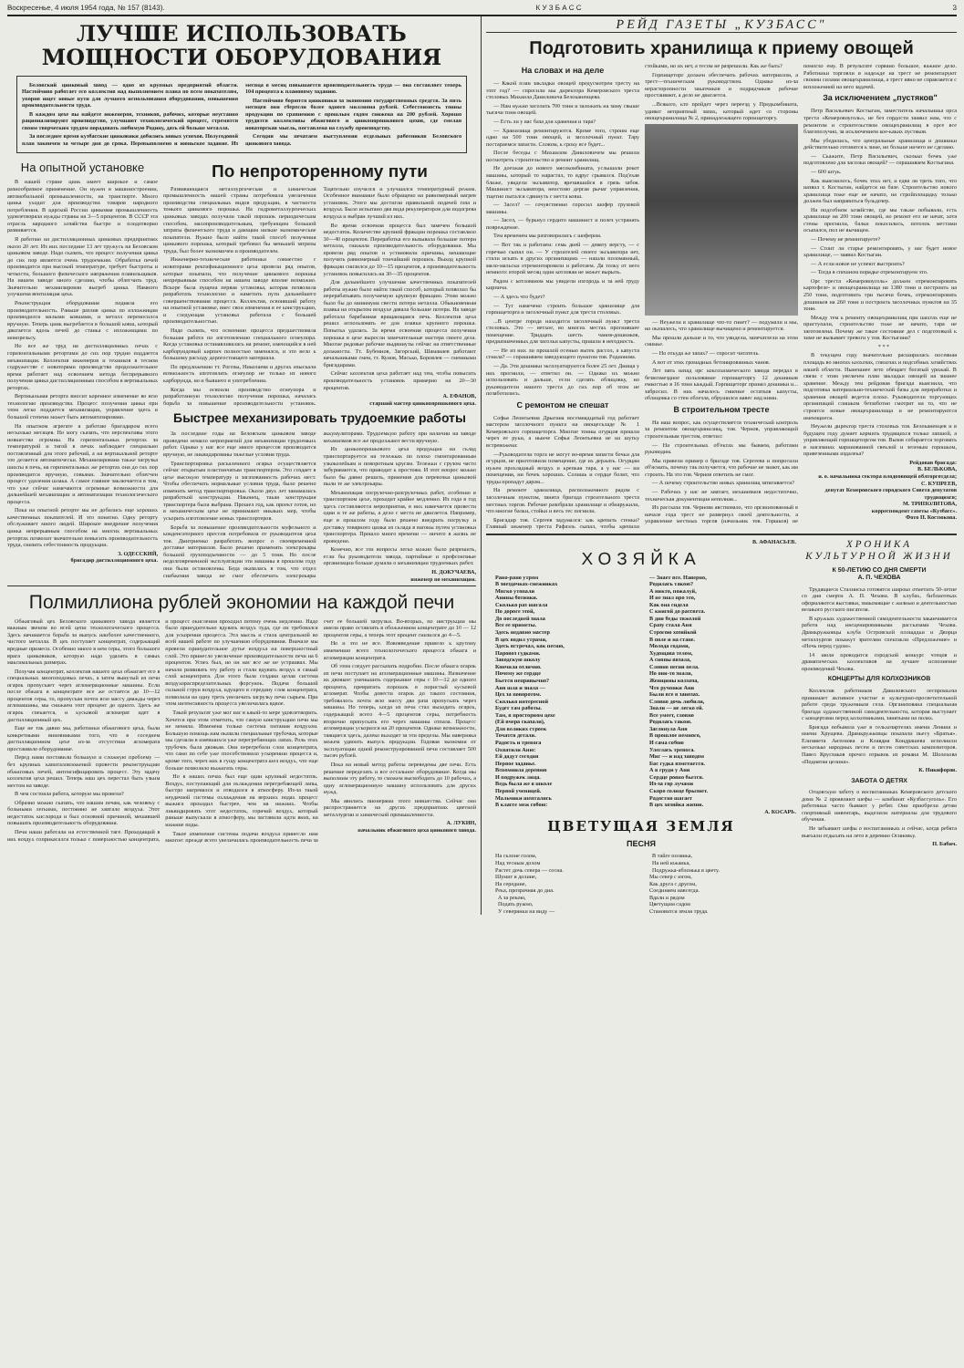Воскресенье, 4 июля 1954 года, № 157 (8143). К У З Б А С С 3
ЛУЧШЕ ИСПОЛЬЗОВАТЬ МОЩНОСТИ ОБОРУДОВАНИЯ
Беловский цинковый завод — одно из крупных предприятий области. Настойчиво работает его коллектив над выполнением плана по всем показателям, упорно ищет новые пути для лучшего использования оборудования, повышения производительности труда.
В каждом цехе вы найдете инженеров, техников, рабочих, которые неустанно рационализируют производство, улучшают технологический процесс, стремятся своим творческим трудом порадовать любимую Родину, дать ей больше металла.
За последнее время кузбасские цинковики добились новых успехов. Полугодовой план закончен за четыре дня до срока. Перевыполнено и июньское задание. Из месяца в месяц повышается производительность труда — она составляет теперь 104 процента к плановому заданию.
Настойчиво борются цинковики за экономию государственных средств. За пять месяцев они сберегли более одного миллиона рублей. Себестоимость тонны продукции по сравнению с прошлым годом снижена на 200 рублей. Хорошо трудятся коллективы обжигового и цинкопорошкового цехов, где смелая новаторская мысль, поставлена на службу производству.
Сегодня мы печатаем выступления отдельных работников Беловского цинкового завода.
На опытной установке
В нашей стране цинк имеет широкое и самое разнообразное применение. Он нужен в машиностроении, автомобильной промышленности, на транспорте. Много цинка уходит для производства товаров народного потребления. В царской России цинковая промышленность удовлетворяла нужды страны на 3—5 процентов. В СССР эта отрасль народного хозяйства быстро и плодотворно развивается.
Я работаю на дистилляционных цинковых предприятиях около 20 лет. Из них последние 13 лет тружусь на Беловском цинковом заводе. Надо сказать, что процесс получения цинка до сих пор является очень трудоемким. Обработка печей производится при высокой температуре, требует быстроты и четкости, большого физического напряжения плавильщиков. На нашем заводе много сделано, чтобы облегчить труд. Значительно механизирован выгреб цинка. Намного улучшена вентиляция цеха.
Реконструкция оборудования подняла его производительность. Раньше разлив цинка по изложницам производился малыми ковшами, и металл переносился вручную. Теперь цинк выгребается в большой ковш, который двигается вдоль печей до станка с изложницами по монорельсу.
Но все же труд на дистилляционных печах с горизонтальными ретортами до сих пор трудно поддается механизации. Коллектив инженеров и техников в тесном содружестве с новаторами производства продолжительное время работает над освоением метода беспрерывного получения цинка дистилляционным способом в вертикальных ретортах.
Вертикальная реторта вносит коренное изменение во всю технологию производства. Процесс получения цинка при этом легко поддается механизации, управление здесь в большой степени может быть автоматизировано.
На опытном агрегате я работаю бригадиром всего несколько месяцев. Но могу сказать, что перспективы этого новшества огромны. На горизонтальных ретортах за температурой и тягой в печах наблюдает специально поставленный для этого рабочий, а на вертикальной реторте это делается автоматически. Механизирована также загрузка шихты в печь, на горизонтальных же ретортах она до сих пор производится вручную, совками. Значительно облегчен процесс удаления шлака. А самое главное заключается в том, что уже сейчас намечаются огромные возможности для дальнейшей механизации и автоматизации технологического процесса.
Пока на опытной реторте мы не добились еще хороших качественных показателей. И это понятно. Одну реторту обслуживает много людей. Широкое внедрение получения цинка непрерывным способом на многих вертикальных ретортах позволит значительно повысить производительность труда, снизить себестоимость продукции.
З. ОДЕССКИЙ,
бригадир дистилляционного цеха.
По непроторенному пути
Развивающаяся металлургическая и химическая промышленность нашей страны потребовала увеличения производства специальных видов продукции, в частности тонкого цинкового порошка. На гидрометаллургических цинковых заводах получали такой порошок периодическим способом, малопроизводительным, требующим большой затраты физического труда и дающим низкие экономические показатели. Нужно было найти такой способ получения цинкового порошка, который требовал бы меньшей затраты труда, был более экономичен и производителен.
Инженерно-технические работники совместно с новаторами ректификационного цеха провели ряд опытов, которые показали, что получение цинкового порошка непрерывным способом на нашем заводе вполне возможно. Вскоре была пущена первая установка, которая позволила разработать технологию и наметить пути дальнейшего совершенствования процесса. Коллектив, освоивший работу на опытной установке, внес свои изменения в ее конструкцию, и следующая установка работала с большей производительностью.
Надо сказать, что освоению процесса предшествовала большая работа по изготовлению специального огнеупора. Когда установка останавливалась на ремонт, имеющийся в ней карборундовый кирпич полностью заменялся, и это вело к большому расходу дорогостоящего материала.
По предложению тт. Рогозы, Николаева и других изыскали возможность изготовлять огнеупор не только из нового карборунда, но и бывшего в употреблении.
Когда мы освоили производство огнеупора и разработанную технологию получения порошка, началась борьба за повышение производительности установок. Тщательно изучался и улучшался температурный режим. Особенное внимание было обращено на равномерный нагрев установок. Этого мы достигли правильной подачей газа и воздуха. Было испытано два вида рекуператоров для подогрева воздуха и выбран лучший из них.
Во время освоения процесса был замечен большой недостаток. Количество крупной фракции порошка составляло 30—40 процентов. Переработка его вызывала большие потери металла, снижала производительность оборудования. Мы провели ряд опытов и установили причины, мешающие получать равномерный тончайший порошок. Выход крупной фракции снизился до 10—15 процентов, а производительность установок повысилась на 30—35 процентов.
Для дальнейшего улучшения качественных показателей работы нужно было найти такой способ, который позволил бы перерабатывать получаемую крупную фракцию. Этим можно было бы до минимума свести потери металла. Обыкновенная плавка на открытом воздухе давала большие потери. На заводе работала барабанная вращающаяся печь. Коллектив цеха решил использовать ее для плавки крупного порошка. Попытка удалась. За время освоения процесса получения порошка в цехе выросли замечательные мастера своего дела. Многие рядовые рабочие выдвинуты сейчас на ответственные должности. Тт. Бубеннов, Загорский, Шаманаев работают начальниками смен, тт. Кунов, Масько, Боровлев — сменными бригадирами.
Сейчас коллектив цеха работает над тем, чтобы повысить производительность установок примерно на 20—30 процентов.
А. ЕФАНОВ,
старший мастер цинкопорошкового цеха.
Быстрее механизировать трудоемкие работы
За последние годы на Беловском цинковом заводе проведено немало мероприятий для механизации трудоемких работ. Однако у нас все еще много процессов производится вручную, не ликвидированы тяжелые условия труда.
Транспортировка раскаленного огарка осуществляется сейчас открытым пластинчатым транспортером. Это создает в цехе высокую температуру и загазованность рабочих мест. Чтобы обеспечить нормальные условия труда, было решено изменить метод транспортировки. Около двух лет занимались разработкой конструкции. Наконец, такая конструкция транспортера была выбрана. Прошел год, как проект готов, но в механическом цехе не принимают никаких мер, чтобы ускорить изготовление новых транспортеров.
Борьба за повышение производительности муфельного и конденсаторного прессов потребовала от руководителя цеха тов. Дмитриенко разработать вопрос о своевременной доставке материалов. Было решено применять электрокары большой грузоподъемности — до 5 тонн. Но после недолговременной эксплуатации эти машины в прошлом году они были остановлены. Беда оказалась в том, что отдел снабжения завода не смог обеспечить электрокары аккумуляторами. Трудоемкую работу при наличии на заводе механизмов все же продолжают вести вручную.
Из цинкопорошкового цеха продукция на склад транспортируется на тележках по плохо смонтированным узкоколейкам и поворотным кругам. Тележки с грузом часто забуриваются, что приводит к простоям. И этот вопрос можно было бы давно решить, применив для перевозки цинковой пыли те же электрокары.
Механизация погрузочно-разгрузочных работ, особенно в транспортном цехе, проходит крайне медленно. Из года в год здесь составляются мероприятия, в них намечается провести одни и те же работы, а дело с места не двигается. Например, еще в прошлом году было решено внедрить погрузку и доставку товарного цинка из склада в вагоны путем установки транспортера. Прошло много времени — ничего в жизнь не проведено.
Конечно, все эти вопросы легко можно было разрешить, если бы руководители завода, партийные и профсоюзные организации больше думали о механизации трудоемких работ.
Н. ДОКУЧАЕВА,
инженер по механизации.
Полмиллиона рублей экономии на каждой печи
Обжиговый цех Беловского цинкового завода является важным звеном во всей цепи технологического процесса. Здесь начинается борьба за выпуск наиболее качественного, чистого металла. В цех поступает концентрат, содержащий вредные примеси. Особенно много в нем серы, этого большого врага цинковиков, которую надо удалять в самых максимальных размерах.
Получая концентрат, коллектив нашего цеха обжигает его в специальных многоподовых печах, а затем вынутый из печи огарок пропускает через агломерационные машины. Если после обжига в концентрате все же остается до 10—12 процентов серы, то, пропуская почти всю массу дважды через агломашины, мы снижаем этот процент до одного. Здесь же огарок спекается, и кусковой агломерат идет в дистилляционный цех.
Еще не так давно мы, работники обжигового цеха, были конкретными виновниками того, что в соседнем дистилляционном цехе из-за отсутствия агломерата простаивало оборудование.
Перед нами поставили большую и сложную проблему — без крупных капиталовложений провести реконструкцию обжиговых печей, интенсифицировать процесс. Эту задачу коллектив цеха решил. Теперь наш цех перестал быть узким местом на заводе.
В чем состояла работа, которую мы провели?
Образно можно сказать, что нашим печам, как человеку с больными легкими, постоянно не хватало воздуха. Этот недостаток кислорода и был основной причиной, мешавшей повышать производительность оборудования.
Печи наши работали на естественной тяге. Проходящий в них воздух соприкасался только с поверхностью концентрата, и процесс окисления проходил потому очень медленно. Надо было принудительно вдувать воздух туда, где он требовался для ускорения процесса. Эта мысль и стала центральной во всей нашей работе по улучшению оборудования. Вначале мы провели принудительное дутье воздуха на поверхностный слой. Это принесло увеличение производительности печи на 6 процентов. Успех был, но он нас все же не устраивал. Мы начали развивать эту работу и стали вдувать воздух в самый слой концентрата. Для этого была создана целая система воздухораспределительных форсунок. Подача большой сильной струи воздуха, идущего в середину слоя концентрата, позволила на одну треть увеличить загрузку печи сырьем. При этом интенсивность процесса увеличилась вдвое.
Такой результат уже мог нас в какой-то мере удовлетворить. Хочется при этом отметить, что самую конструкцию печи мы не меняли. Изменена только система питания воздухом. Большую помощь нам оказали специальные трубочки, которые мы сделали в имевшихся уже перегребающих лапах. Роль этих трубочек была двоякая. Они перегребали слои концентрата, что само по себе уже способствовало ускорению процесса и, кроме того, через них в гущу концентрата шел воздух, что еще больше позволяло выжигать серы.
Но в наших печах был еще один крупный недостаток. Воздух, поступающий для охлаждения перегребающей лапы, быстро нагревался и отводился в атмосферу. Из-за такой неудачной системы охлаждения на верхних подах процесс выжига проходил быстрее, чем на нижних. Чтобы ликвидировать этот недостаток, горячий воздух, который раньше выпускали в атмосферу, мы заставили идти вниз, на нижние поды.
Такое изменение системы подачи воздуха принесло нам многое: прежде всего увеличилась производительность печи за счет ее большей загрузки. Во-вторых, по инструкции мы имели право оставлять в обожженном концентрате до 10 — 12 процентов серы, а теперь этот процент снизился до 4—5.
Но и это не все. Нововведение привело к крутому изменению всего технологического процесса обжига и агломерации концентрата.
Об этом следует рассказать подробно. После обжига огарок из печи поступает на агломерационные машины. Назначение их двоякое: уменьшить содержание серы с 10—12 до одного процента, превратить порошок в пористый кусковой агломерат. Чтобы довести огарок до такого состояния, требовалось почти всю массу два раза пропускать через машины. Но теперь, когда из печи стал выходить огарок, содержащий всего 4—5 процентов серы, потребность вторично пропускать его через машины отпала. Процесс агломерации ускорился на 20 процентов. Однако возможности, таящиеся здесь, далеко выходят за эти пределы. Мы наверняка можем удвоить выпуск продукции. Годовая экономия от эксплуатации одной реконструированной печи составляет 500 тысяч рублей.
Пока на новый метод работы переведены две печи. Есть решение переделать и все остальное оборудование. Когда мы выполним эту работу, то сможем высвободить до 10 рабочих, а одну агломерационную машину использовать для других нужд.
Мы явились пионерами этого новшества. Сейчас оно распространяется на других предприятиях цветной металлургии и химической промышленности.
А. ЛУКИН,
начальник обжигового цеха цинкового завода.
РЕЙД ГАЗЕТЫ „КУЗБАСС"
Подготовить хранилища к приему овощей
На словах и на деле
— Какой план закладки овощей предусмотрен тресту на этот год? — спросили мы директора Кемеровского треста столовых Михаила Даниловича Белоканенцева.
— Нам нужно засолить 700 тонн и заложить на зиму свыше тысячи тонн овощей.
— Есть ли у вас база для хранения и тара?
— Хранилища ремонтируются. Кроме того, строим еще одно на 500 тонн овощей, и засолочный пункт. Тару постараемся запасти. Словом, к сроку все будет...
После беседы с Михаилом Даниловичем мы решили посмотреть строительство и ремонт хранилищ.
Не доезжая до нового мясокомбината, услышали рокот машины, который то нарастал, то вдруг срывался. Под'ехав ближе, увидели экскаватор, врезавшийся в грязь забоя. Машинист экскаватора, неистово дергая рычаг управления, тщетно пытался сдвинуть с места ковш.
— Засел? — сочувственно спросил шофер грузовой машины.
— Засел, — буркнул сердито машинист и полез устранять повреждение.
Тем временем мы разговорились с шофером.
— Вот так и работаем: семь дней — девяту версту, — с горечью сказал он. — У строителей своего экскаватора нет, стали искать в других организациях — нашли поломанный, мало-мальски отремонтировали и работаем. Да толку от него немного: второй месяц один котлован не может вырыть.
Рядом с котлованом мы увидели изгородь и за ней груду кирпича.
— А здесь что будет?
— Тут намечено строить большое хранилище для горпищеторга и засолочный пункт для треста столовых.
...В центре города находится засолочный пункт треста столовых. Это — ветхое, во многих местах прогнившее помещение. Тридцать шесть чанов-дошников, предназначенных для засолки капусты, пришли в негодность.
— Не из них ли прошлой осенью вытек рассол, а капуста сгнила? — спрашиваем заведующего пунктом тов. Родионова.
— Да. Эти дошники эксплуатируются более 25 лет. Днища у них прогнили, — ответил он. — Однако их можно использовать и дальше, если сделать облицовку, но руководители нашего треста до сих пор об этом не позаботились.
С ремонтом не спешат
Софья Леонтьевна Дрыгина восемнадцатый год работает мастером засолочного пункта на овощескладе № 1 Кемеровского горпищеторга. Многие тонны огурцов прошли через ее руки, а нынче Софья Леонтьевна не на шутку встревожена:
—Руководители торга не могут во-время запасти бочки для огурцов, не приготовили помещение, где их держать. Огурцам нужен прохладный воздух и крепкая тара, а у нас — ни помещения, ни бочек хороших. Солишь и сердце болит, что труды пропадут даром...
На ремонте хранилища, расположенного рядом с засолочным пунктом, занята бригада строительного треста местных торгов. Рабочие разобрали хранилище и обнаружили, что многие балки, стойки и весь тес погнили.
Бригадир тов. Сергеев задумался: как крепить стенки? Главный инженер треста Рафаэль сказал, чтобы крепили стойками, но их нет, а тесом не разрешили. Как же быть?
Горпищеторг должен обеспечить рабочих материалом, а трест—техническим руководством. Однако из-за нерасторопности заказчиков и подрядчиков рабочие простаивают, а дело не двигается.
...Всякого, кто пройдет через переезд у Предкомбината, удивит неприятный запах, который идет со стороны овощехранилища № 2, принадлежащего горпищеторгу.
— Неужели в хранилище что-то гниет? — подумали и мы, но оказалось, что хранилище вычищено и ремонтируется.
Мы прошли дальше и то, что увидели, запечатлели на этом снимке.
— Но откуда же запах? — спросит читатель.
А вот от этих громадных бетонированных чанов.
Лет пять назад орс коксохимического завода передал в безвозмездное пользование горпищеторгу 12 дошников емкостью в 16 тонн каждый. Горпищеторг принял дошники и... забросил. В них началось гниение остатков капусты, облицовка со стен облезла, обрушился навес над ними.
В строительном тресте
На наш вопрос, как осуществляется технический контроль за ремонтом овощехранилищ, тов. Чернов, управляющий строительным трестом, ответил:
— На строительных об'ектах мы бываем, работами руководим.
Мы привели пример о бригаде тов. Сергеева и попросили об'яснить, почему так получается, что рабочие не знают, как им строить. На это тов. Чернов ответить не смог.
— А почему строительство новых хранилищ затягивается?
— Рабочих у нас не хватает, механизмов недостаточно, техническая документация неполная...
Из рассказа тов. Чернова явствовало, что организованный в начале года трест не развернул своей деятельности, а управление местных торгов (начальник тов. Горшков) не помогло ему. В результате сорвано большое, важное дело. Работники торговли в надежде на трест не ремонтируют своими силами овощехранилища, а трест явно не справляется с возложенной на него задачей.
За исключением „пустяков"
Петр Васильевич Костыгин, заместитель начальника орса треста «Кемеровоуголь», не без гордости заявил нам, что с ремонтом и строительством овощехранилищ в орсе все благополучно, за исключением кое-каких пустяков.
Мы убедились, что центральные хранилища и дошники действительно готовятся к зиме, но больше ничего не сделано.
— Скажите, Петр Васильевич, сколько бочек уже подготовлено для засолки овощей? — спрашиваем Костыгина.
— 600 штук.
Как выяснилось, бочек этих нет, и едва ли треть того, что назвал т. Костыгин, найдется на базе. Строительство нового хранилища тоже еще не начато, на стройплощадку только должен был направиться бульдозер.
На подсобном хозяйстве, где мы также побывали, есть хранилище на 200 тонн овощей, но ремонт его не начат, хотя стены прогнили, балки покосились, потолок местами осыпался, пол не вычищен.
— Почему не ремонтируете?
— Стоит ли старье ремонтировать, у нас будет новое хранилище, — заявил Костыгин.
— А если новое не успеют выстроить?
— Тогда в спешном порядке отремонтируем это.
Орс треста «Кемеровоуголь» должен отремонтировать картофеле- и овощехранилища на 1380 тонн и построить на 250 тонн, подготовить три тысячи бочек, отремонтировать дошников на 260 тонн и построить засолочных пунктов на 35 тонн.
Между тем к ремонту овощехранилищ при шахтах еще не приступали, строительство тоже не начато, тара не заготовлена. Почему же такое состояние дел с подготовкой к зиме не вызывает тревоги у тов. Костыгина?
* * *
В текущем году значительно расширилась посевная площадь во многих колхозах, совхозах и подсобных хозяйствах нашей области. Нынешнее лето обещает богатый урожай. В связи с этим увеличен план закладки овощей на зимнее хранение. Между тем рейдовая бригада выяснила, что подготовка материально-технической базы для переработки и хранения овощей ведется плохо. Руководители торгующих организаций слишком беззаботно смотрят на то, что не строятся новые овощехранилища и не ремонтируются имеющиеся.
Неужели директор треста столовых тов. Белоканенцев и в будущем году думает кормить трудящихся только лапшой, а управляющий горпищеторгом тов. Вызов собирается торговать в магазинах маринованной свеклой и зеленым горошком, привезенными издалека?
Рейдовая бригада:
В. БЕЛЬКОВА,
и. о. начальника сектора плодоовощей облторготдела;
С. КУПРЕЕВ,
депутат Кемеровского городского Совета депутатов трудящихся;
М. ТРИПОЛИТОВА,
корреспондент газеты «Кузбасс».
Фото П. Костюкова.
В. АФАНАСЬЕВ.
ХОЗЯЙКА
Рано-рано утром
В звездочках-снежинках
Мягко утопали
Анины ботинки.
Сколько раз шагала
По дороге этой,
До последней знала
Все ее приметы.
Здесь недавно мастер
В цех водил утрами,
Здесь встречал, как песню,
Паровоз гудками.
Заводскую школу
Кончила отлично.
Почему же сердце
Бьется непривычно?
Аня шла и знала —
Цех за поворотом.
Сколько интересной
Будет там работы.
Там, в просторном цехе
(Ей вчера сказали),
Для великих строек
Точатся детали.
Радость и тревога
Охватили Аню:
Ей дадут сегодня
Первое заданье.
Вспомнила деревню
И подружек лица.
Ведь была же в школе
Первой ученицей.
Мальчики шептались
В классе меж собою:
— Знает все. Наверно,
Родилась такою?
А никто, пожалуй,
И не знал про это,
Как она сидела
С книгой до рассвета.
В дни беды тяжелой
Сразу стала Аня
Строгою хозяйкой
В поле и на стане.
Молода годами,
Худощава телом,
А снопы вязала,
Словно песни пела.
Но они-то знали,
Женщины колхоза,
Что ручонки Ани
Были все в занозах.
Словно дочь любили,
Знали — не легко ей.
Все умеет, словно
Родилась такою.
Заглянула Аня
В прошлое немного,
И сама собою
Улеглась тревога.
Миг — и над заводом
Бас гудка взметнется.
А в груди у Ани
Сердце ровно бьется.
Из-за гор лучами
Скоро солнце брызнет.
Радостно шагает
В цех хозяйка жизни.
А. КОСАРЬ.
ЦВЕТУЩАЯ ЗЕМЛЯ
ПЕСНЯ
На склоне голом,
Над тесным долом
Растет дочь севера — сосна.
Шумит в долине,
На середине,
Река, прозрачная до дна.
А за рекою,
Подать рукою,
У северянки на виду —
В тайге полянка,
На ней южанка,
Подружка-яблонька в цвету.
Мы север с югом,
Как друга с другом,
Соединяем навсегда.
Вдали и рядом
Цветущим садом
Становится земля труда.
ХРОНИКА
КУЛЬТУРНОЙ ЖИЗНИ
К 50-ЛЕТИЮ СО ДНЯ СМЕРТИ
А. П. ЧЕХОВА
Трудящиеся Сталинска готовятся широко отметить 50-летие со дня смерти А. П. Чехова. В клубах, библиотеках оформляются выставки, знакомящие с жизнью и деятельностью великого русского писателя.
В кружках художественной самодеятельности заканчивается работа над инсценированными рассказами Чехова. Драмкружковцы клуба Островской площадки и Дворца металлургов покажут зрителям спектакли «Предложение» и «Ночь перед судом».
14 июля проводится городской конкурс чтецов и драматических коллективов на лучшее исполнение произведений Чехова.
КОНЦЕРТЫ ДЛЯ КОЛХОЗНИКОВ
Коллектив работников Даниловского леспромхоза принимает активное участие в культурно-просветительной работе среди тружеников села. Организована специальная бригада художественной самодеятельности, которая выступает с концертами перед колхозниками, занятыми на полях.
Бригада побывала уже в сельхозартелях имени Ленина и имени Хрущева. Драмкружковцы показали пьесу «Братья». Елизавета Антонова и Клавдия Кондрашева исполнили несколько народных песен и песен советских композиторов. Павел Кругликов прочел отрывок из романа М. Шолохова «Поднятая целина».
К. Никифоров.
ЗАБОТА О ДЕТЯХ
Отцовскую заботу о воспитанниках Кемеровского детского дома № 2 проявляют шефы — комбинат «Кузбассуголь». Его работники часто бывают у ребят. Они приобрели детям спортивный инвентарь, выделили материалы для трудового обучения.
Не забывают шефы о воспитанниках и сейчас, когда ребята выехали отдыхать на лето в деревню Осиновку.
П. Бабич.